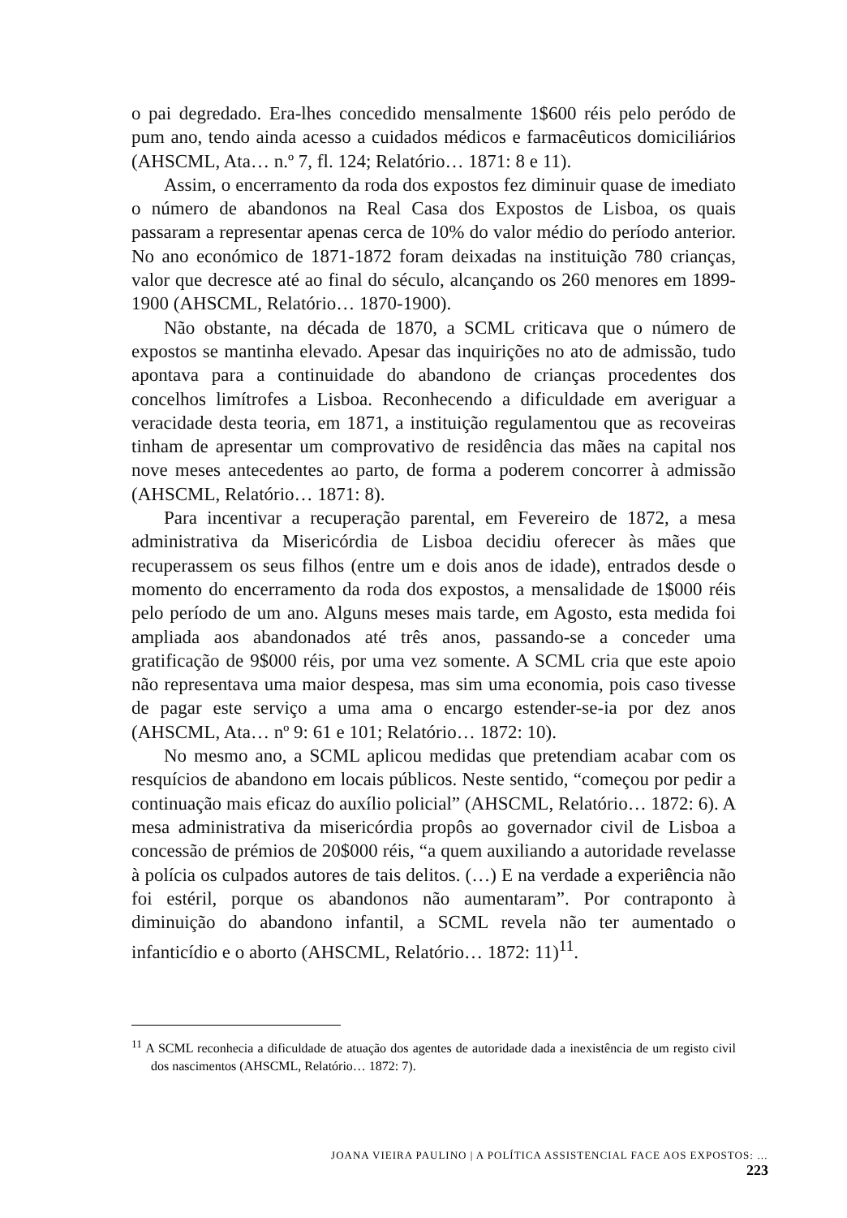o pai degredado. Era-lhes concedido mensalmente 1$600 réis pelo peródo de pum ano, tendo ainda acesso a cuidados médicos e farmacêuticos domiciliários (AHSCML, Ata… n.º 7, fl. 124; Relatório… 1871: 8 e 11).
Assim, o encerramento da roda dos expostos fez diminuir quase de imediato o número de abandonos na Real Casa dos Expostos de Lisboa, os quais passaram a representar apenas cerca de 10% do valor médio do período anterior. No ano económico de 1871-1872 foram deixadas na instituição 780 crianças, valor que decresce até ao final do século, alcançando os 260 menores em 1899-1900 (AHSCML, Relatório… 1870-1900).
Não obstante, na década de 1870, a SCML criticava que o número de expostos se mantinha elevado. Apesar das inquirições no ato de admissão, tudo apontava para a continuidade do abandono de crianças procedentes dos concelhos limítrofes a Lisboa. Reconhecendo a dificuldade em averiguar a veracidade desta teoria, em 1871, a instituição regulamentou que as recoveiras tinham de apresentar um comprovativo de residência das mães na capital nos nove meses antecedentes ao parto, de forma a poderem concorrer à admissão (AHSCML, Relatório… 1871: 8).
Para incentivar a recuperação parental, em Fevereiro de 1872, a mesa administrativa da Misericórdia de Lisboa decidiu oferecer às mães que recuperassem os seus filhos (entre um e dois anos de idade), entrados desde o momento do encerramento da roda dos expostos, a mensalidade de 1$000 réis pelo período de um ano. Alguns meses mais tarde, em Agosto, esta medida foi ampliada aos abandonados até três anos, passando-se a conceder uma gratificação de 9$000 réis, por uma vez somente. A SCML cria que este apoio não representava uma maior despesa, mas sim uma economia, pois caso tivesse de pagar este serviço a uma ama o encargo estender-se-ia por dez anos (AHSCML, Ata… nº 9: 61 e 101; Relatório… 1872: 10).
No mesmo ano, a SCML aplicou medidas que pretendiam acabar com os resquícios de abandono em locais públicos. Neste sentido, “começou por pedir a continuação mais eficaz do auxílio policial” (AHSCML, Relatório… 1872: 6). A mesa administrativa da misericórdia propôs ao governador civil de Lisboa a concessão de prémios de 20$000 réis, “a quem auxiliando a autoridade revelasse à polícia os culpados autores de tais delitos. (…) E na verdade a experiência não foi estéril, porque os abandonos não aumentaram”. Por contraponto à diminuição do abandono infantil, a SCML revela não ter aumentado o infanticídio e o aborto (AHSCML, Relatório… 1872: 11)<sup>11</sup>.
<sup>11</sup> A SCML reconhecia a dificuldade de atuação dos agentes de autoridade dada a inexistência de um registo civil dos nascimentos (AHSCML, Relatório… 1872: 7).
JOANA VIEIRA PAULINO | A POLÍTICA ASSISTENCIAL FACE AOS EXPOSTOS: … 223